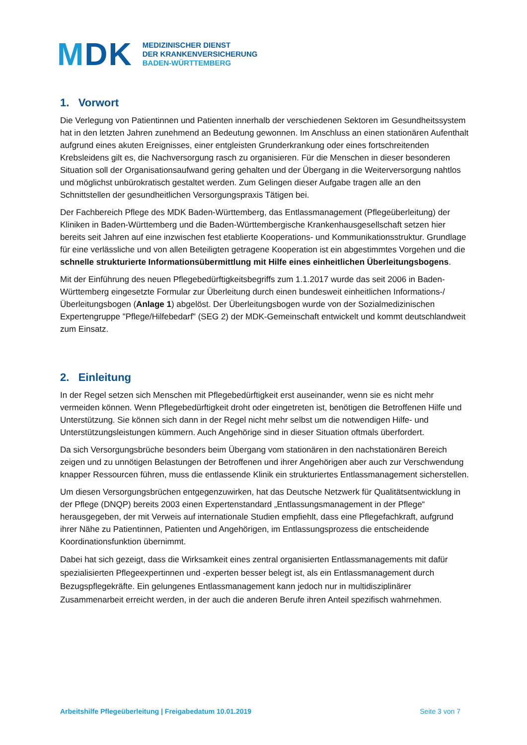MDK
MEDIZINISCHER DIENST
DER KRANKENVERSICHERUNG
BADEN-WÜRTTEMBERG
1. Vorwort
Die Verlegung von Patientinnen und Patienten innerhalb der verschiedenen Sektoren im Gesundheitssystem hat in den letzten Jahren zunehmend an Bedeutung gewonnen. Im Anschluss an einen stationären Aufenthalt aufgrund eines akuten Ereignisses, einer entgleisten Grunderkrankung oder eines fortschreitenden Krebsleidens gilt es, die Nachversorgung rasch zu organisieren. Für die Menschen in dieser besonderen Situation soll der Organisationsaufwand gering gehalten und der Übergang in die Weiterversorgung nahtlos und möglichst unbürokratisch gestaltet werden. Zum Gelingen dieser Aufgabe tragen alle an den Schnittstellen der gesundheitlichen Versorgungspraxis Tätigen bei.
Der Fachbereich Pflege des MDK Baden-Württemberg, das Entlassmanagement (Pflegeüberleitung) der Kliniken in Baden-Württemberg und die Baden-Württembergische Krankenhausgesellschaft setzen hier bereits seit Jahren auf eine inzwischen fest etablierte Kooperations- und Kommunikationsstruktur. Grundlage für eine verlässliche und von allen Beteiligten getragene Kooperation ist ein abgestimmtes Vorgehen und die schnelle strukturierte Informationsübermittlung mit Hilfe eines einheitlichen Überleitungsbogens.
Mit der Einführung des neuen Pflegebedürftigkeitsbegriffs zum 1.1.2017 wurde das seit 2006 in Baden-Württemberg eingesetzte Formular zur Überleitung durch einen bundesweit einheitlichen Informations-/Überleitungsbogen (Anlage 1) abgelöst. Der Überleitungsbogen wurde von der Sozialmedizinischen Expertengruppe "Pflege/Hilfebedarf" (SEG 2) der MDK-Gemeinschaft entwickelt und kommt deutschlandweit zum Einsatz.
2. Einleitung
In der Regel setzen sich Menschen mit Pflegebedürftigkeit erst auseinander, wenn sie es nicht mehr vermeiden können. Wenn Pflegebedürftigkeit droht oder eingetreten ist, benötigen die Betroffenen Hilfe und Unterstützung. Sie können sich dann in der Regel nicht mehr selbst um die notwendigen Hilfe- und Unterstützungsleistungen kümmern. Auch Angehörige sind in dieser Situation oftmals überfordert.
Da sich Versorgungsbrüche besonders beim Übergang vom stationären in den nachstationären Bereich zeigen und zu unnötigen Belastungen der Betroffenen und ihrer Angehörigen aber auch zur Verschwendung knapper Ressourcen führen, muss die entlassende Klinik ein strukturiertes Entlassmanagement sicherstellen.
Um diesen Versorgungsbrüchen entgegenzuwirken, hat das Deutsche Netzwerk für Qualitätsentwicklung in der Pflege (DNQP) bereits 2003 einen Expertenstandard „Entlassungsmanagement in der Pflege“ herausgegeben, der mit Verweis auf internationale Studien empfiehlt, dass eine Pflegefachkraft, aufgrund ihrer Nähe zu Patientinnen, Patienten und Angehörigen, im Entlassungsprozess die entscheidende Koordinationsfunktion übernimmt.
Dabei hat sich gezeigt, dass die Wirksamkeit eines zentral organisierten Entlassmanagements mit dafür spezialisierten Pflegeexpertinnen und -experten besser belegt ist, als ein Entlassmanagement durch Bezugspflegekräfte. Ein gelungenes Entlassmanagement kann jedoch nur in multidisziplinärer Zusammenarbeit erreicht werden, in der auch die anderen Berufe ihren Anteil spezifisch wahrnehmen.
Arbeitshilfe Pflegeüberleitung | Freigabedatum 10.01.2019 Seite 3 von 7